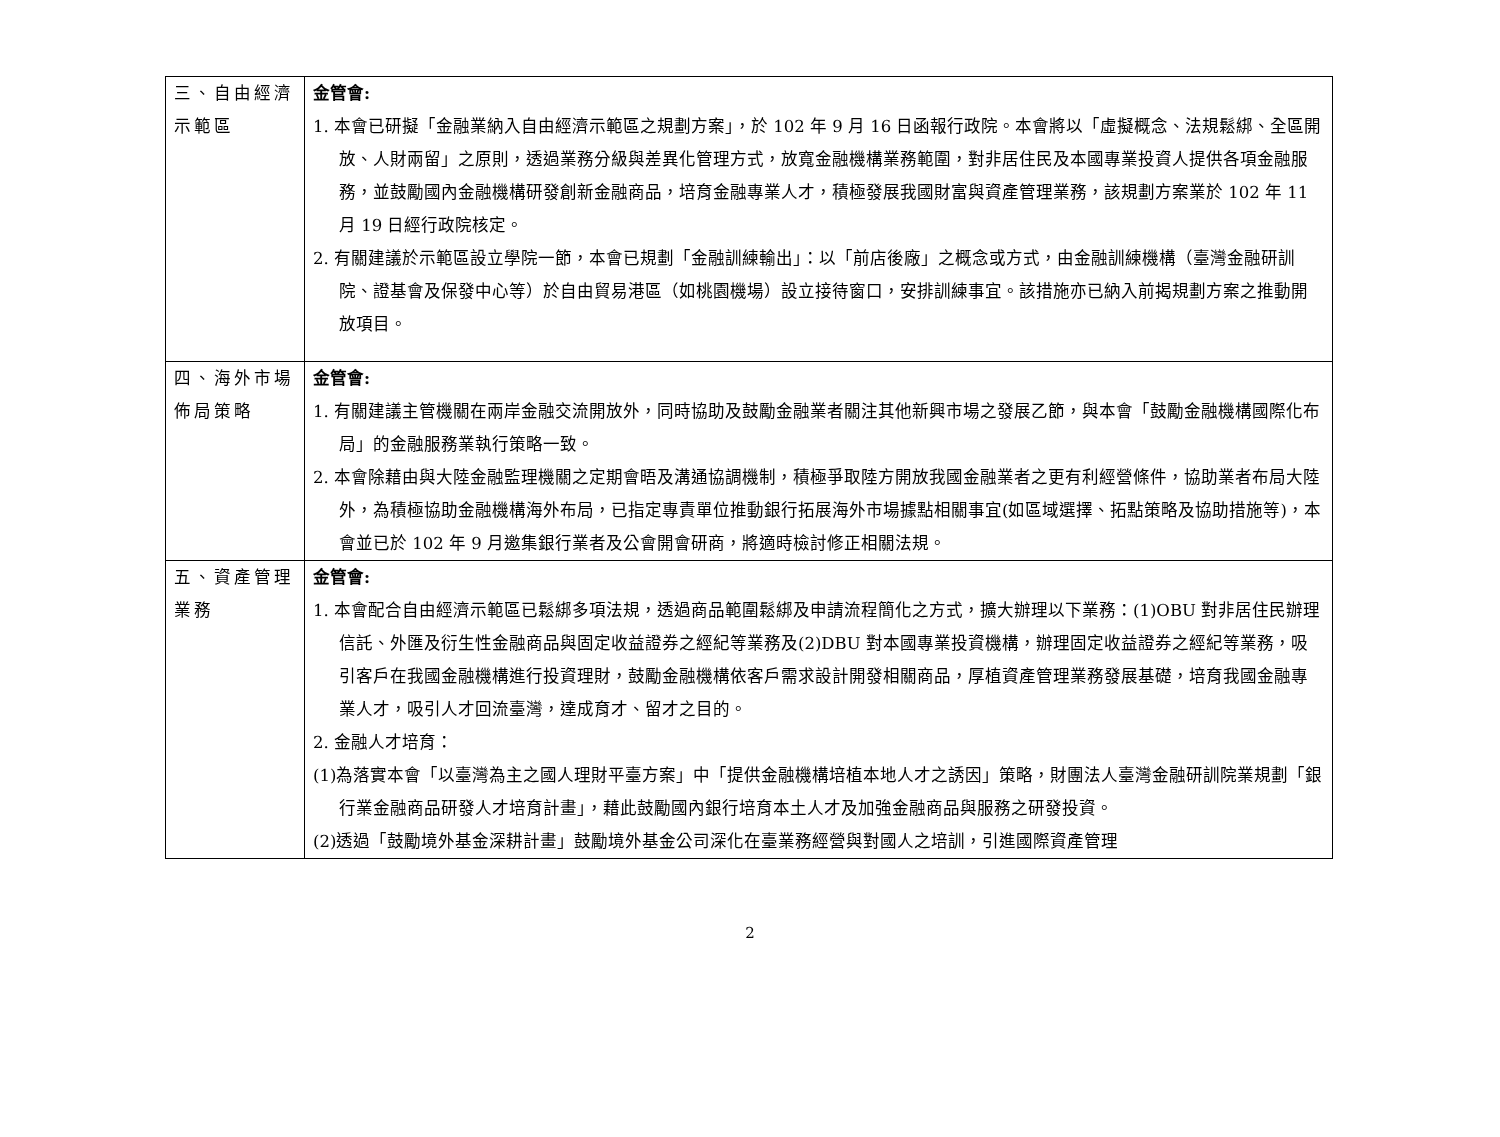| 三、自由經濟示範區 | 金管會: 1. 本會已研擬「金融業納入自由經濟示範區之規劃方案」，於 102 年 9 月 16 日函報行政院。本會將以「虛擬概念、法規鬆綁、全區開放、人財兩留」之原則，透過業務分級與差異化管理方式，放寬金融機構業務範圍，對非居住民及本國專業投資人提供各項金融服務，並鼓勵國內金融機構研發創新金融商品，培育金融專業人才，積極發展我國財富與資產管理業務，該規劃方案業於 102 年 11 月 19 日經行政院核定。 2. 有關建議於示範區設立學院一節，本會已規劃「金融訓練輸出」：以「前店後廠」之概念或方式，由金融訓練機構（臺灣金融研訓院、證基會及保發中心等）於自由貿易港區（如桃園機場）設立接待窗口，安排訓練事宜。該措施亦已納入前揭規劃方案之推動開放項目。 |
| 四、海外市場佈局策略 | 金管會: 1. 有關建議主管機關在兩岸金融交流開放外，同時協助及鼓勵金融業者關注其他新興市場之發展乙節，與本會「鼓勵金融機構國際化布局」的金融服務業執行策略一致。 2. 本會除藉由與大陸金融監理機關之定期會晤及溝通協調機制，積極爭取陸方開放我國金融業者之更有利經營條件，協助業者布局大陸外，為積極協助金融機構海外布局，已指定專責單位推動銀行拓展海外市場據點相關事宜(如區域選擇、拓點策略及協助措施等)，本會並已於 102 年 9 月邀集銀行業者及公會開會研商，將適時檢討修正相關法規。 |
| 五、資產管理業務 | 金管會: 1. 本會配合自由經濟示範區已鬆綁多項法規，透過商品範圍鬆綁及申請流程簡化之方式，擴大辦理以下業務：(1)OBU 對非居住民辦理信託、外匯及衍生性金融商品與固定收益證券之經紀等業務及(2)DBU 對本國專業投資機構，辦理固定收益證券之經紀等業務，吸引客戶在我國金融機構進行投資理財，鼓勵金融機構依客戶需求設計開發相關商品，厚植資產管理業務發展基礎，培育我國金融專業人才，吸引人才回流臺灣，達成育才、留才之目的。 2. 金融人才培育： (1)為落實本會「以臺灣為主之國人理財平臺方案」中「提供金融機構培植本地人才之誘因」策略，財團法人臺灣金融研訓院業規劃「銀行業金融商品研發人才培育計畫」，藉此鼓勵國內銀行培育本土人才及加強金融商品與服務之研發投資。 (2)透過「鼓勵境外基金深耕計畫」鼓勵境外基金公司深化在臺業務經營與對國人之培訓，引進國際資產管理 |
2